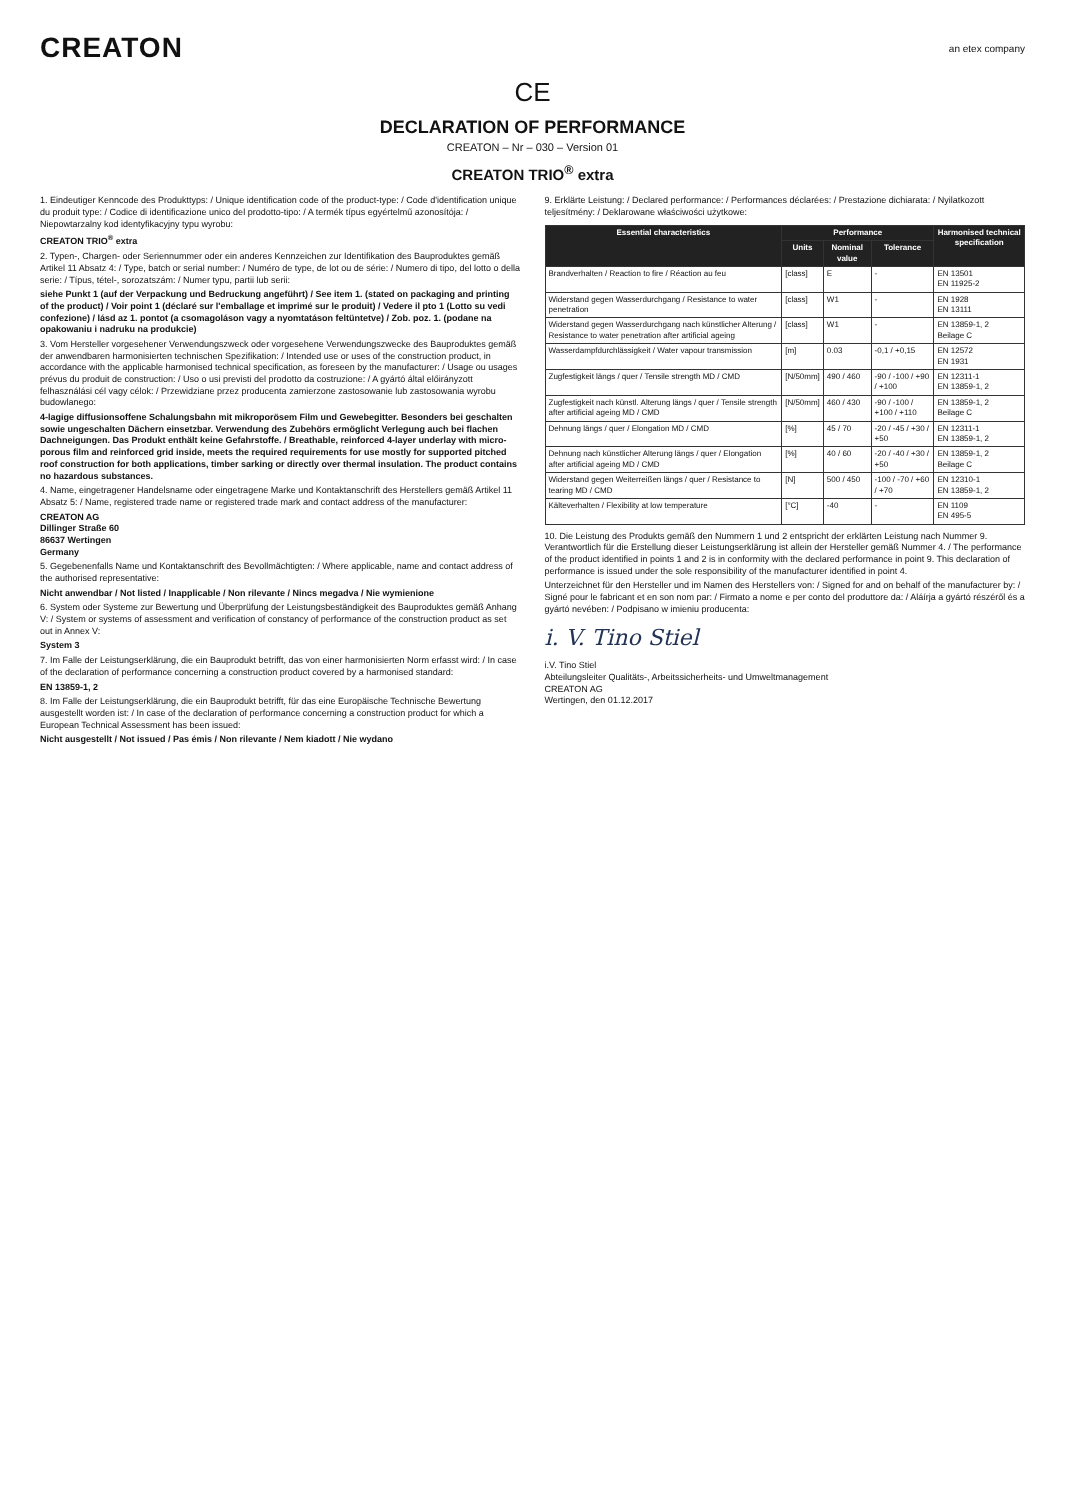CREATON an etex company
CE
DECLARATION OF PERFORMANCE
CREATON – Nr – 030 – Version 01
CREATON TRIO<sup>®</sup> extra
1. Eindeutiger Kenncode des Produkttyps: / Unique identification code of the product-type: / Code d'identification unique du produit type: / Codice di identificazione unico del prodotto-tipo: / A termék típus egyértelmű azonosítója: / Niepowtarzalny kod identyfikacyjny typu wyrobu:
CREATON TRIO<sup>®</sup> extra
2. Typen-, Chargen- oder Seriennummer oder ein anderes Kennzeichen zur Identifikation des Bauproduktes gemäß Artikel 11 Absatz 4: / Type, batch or serial number: / Numéro de type, de lot ou de série: / Numero di tipo, del lotto o della serie: / Típus, tétel-, sorozatszám: / Numer typu, partii lub serii:
siehe Punkt 1 (auf der Verpackung und Bedruckung angeführt) / See item 1. (stated on packaging and printing of the product) / Voir point 1 (déclaré sur l'emballage et imprimé sur le produit) / Vedere il pto 1 (Lotto su vedi confezione) / lásd az 1. pontot (a csomagoláson vagy a nyomtatáson feltüntetve) / Zob. poz. 1. (podane na opakowaniu i nadruku na produkcie)
3. Vom Hersteller vorgesehener Verwendungszweck oder vorgesehene Verwendungszwecke des Bauproduktes gemäß der anwendbaren harmonisierten technischen Spezifikation: / Intended use or uses of the construction product, in accordance with the applicable harmonised technical specification, as foreseen by the manufacturer: / Usage ou usages prévus du produit de construction: / Uso o usi previsti del prodotto da costruzione: / A gyártó által előirányzott felhasználási cél vagy célok: / Przewidziane przez producenta zamierzone zastosowanie lub zastosowania wyrobu budowlanego:
4-lagige diffusionsoffene Schalungsbahn mit mikroporösem Film und Gewebegitter. Besonders bei geschalten sowie ungeschalten Dächern einsetzbar. Verwendung des Zubehörs ermöglicht Verlegung auch bei flachen Dachneigungen. Das Produkt enthält keine Gefahrstoffe. / Breathable, reinforced 4-layer underlay with micro-porous film and reinforced grid inside, meets the required requirements for use mostly for supported pitched roof construction for both applications, timber sarking or directly over thermal insulation. The product contains no hazardous substances.
4. Name, eingetragener Handelsname oder eingetragene Marke und Kontaktanschrift des Herstellers gemäß Artikel 11 Absatz 5: / Name, registered trade name or registered trade mark and contact address of the manufacturer:
CREATON AG
Dillinger Straße 60
86637 Wertingen
Germany
5. Gegebenenfalls Name und Kontaktanschrift des Bevollmächtigten: / Where applicable, name and contact address of the authorised representative:
Nicht anwendbar / Not listed / Inapplicable / Non rilevante / Nincs megadva / Nie wymienione
6. System oder Systeme zur Bewertung und Überprüfung der Leistungsbeständigkeit des Bauproduktes gemäß Anhang V: / System or systems of assessment and verification of constancy of performance of the construction product as set out in Annex V:
System 3
7. Im Falle der Leistungserklärung, die ein Bauprodukt betrifft, das von einer harmonisierten Norm erfasst wird: / In case of the declaration of performance concerning a construction product covered by a harmonised standard:
EN 13859-1, 2
8. Im Falle der Leistungserklärung, die ein Bauprodukt betrifft, für das eine Europäische Technische Bewertung ausgestellt worden ist: / In case of the declaration of performance concerning a construction product for which a European Technical Assessment has been issued:
Nicht ausgestellt / Not issued / Pas émis / Non rilevante / Nem kiadott / Nie wydano
9. Erklärte Leistung: / Declared performance: / Performances déclarées: / Prestazione dichiarata: / Nyilatkozott teljesítmény: / Deklarowane właściwości użytkowe:
| Essential characteristics | Performance | | | Harmonised technical specification |
| --- | --- | --- | --- | --- |
| | Units | Nominal value | Tolerance | |
| Brandverhalten / Reaction to fire / Réaction au feu | [class] | E | - | EN 13501 EN 11925-2 |
| Widerstand gegen Wasserdurchgang / Resistance to water penetration | [class] | W1 | - | EN 1928 EN 13111 |
| Widerstand gegen Wasserdurchgang nach künstlicher Alterung / Resistance to water penetration after artificial ageing | [class] | W1 | - | EN 13859-1, 2 Beilage C |
| Wasserdampfdurchlässigkeit / Water vapour transmission | [m] | 0.03 | -0,1 / +0,15 | EN 12572 EN 1931 |
| Zugfestigkeit längs / quer / Tensile strength MD / CMD | [N/50mm] | 490 / 460 | -90 / -100 / +90 / +100 | EN 12311-1 EN 13859-1, 2 |
| Zugfestigkeit nach künstl. Alterung längs / quer / Tensile strength after artificial ageing MD / CMD | [N/50mm] | 460 / 430 | -90 / -100 / +100 / +110 | EN 13859-1, 2 Beilage C |
| Dehnung längs / quer / Elongation MD / CMD | [%] | 45 / 70 | -20 / -45 / +30 / +50 | EN 12311-1 EN 13859-1, 2 |
| Dehnung nach künstlicher Alterung längs / quer / Elongation after artificial ageing MD / CMD | [%] | 40 / 60 | -20 / -40 / +30 / +50 | EN 13859-1, 2 Beilage C |
| Widerstand gegen Weiterreißen längs / quer / Resistance to tearing MD / CMD | [N] | 500 / 450 | -100 / -70 / +60 / +70 | EN 12310-1 EN 13859-1, 2 |
| Kälteverhalten / Flexibility at low temperature | [°C] | -40 | - | EN 1109 EN 495-5 |
10. Die Leistung des Produkts gemäß den Nummern 1 und 2 entspricht der erklärten Leistung nach Nummer 9. Verantwortlich für die Erstellung dieser Leistungserklärung ist allein der Hersteller gemäß Nummer 4. / The performance of the product identified in points 1 and 2 is in conformity with the declared performance in point 9. This declaration of performance is issued under the sole responsibility of the manufacturer identified in point 4.
Unterzeichnet für den Hersteller und im Namen des Herstellers von: / Signed for and on behalf of the manufacturer by: / Signé pour le fabricant et en son nom par: / Firmato a nome e per conto del produttore da: / Aláírja a gyártó részéről és a gyártó nevében: / Podpisano w imieniu producenta:
i. V. Tino Stiel
i.V. Tino Stiel
Abteilungsleiter Qualitäts-, Arbeitssicherheits- und Umweltmanagement
CREATON AG
Wertingen, den 01.12.2017